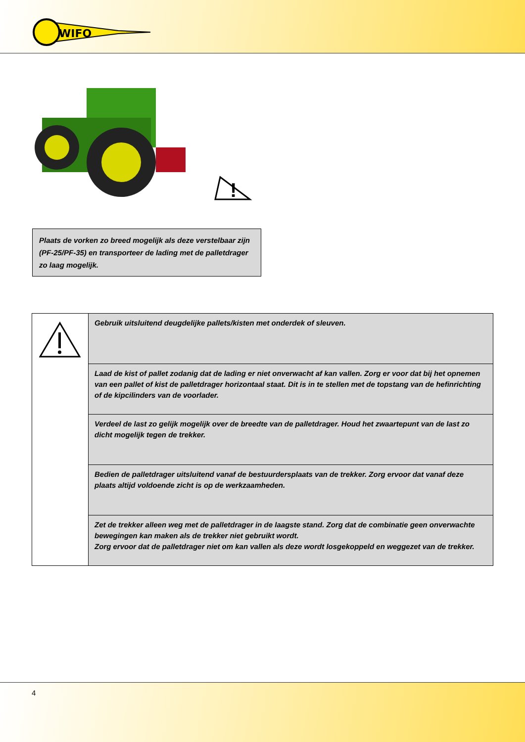WIFO
!
Plaats de vorken zo breed mogelijk als deze verstelbaar zijn (PF-25/PF-35) en transporteer de lading met de palletdrager zo laag mogelijk.
| | Gebruik uitsluitend deugdelijke pallets/kisten met onderdek of sleuven. |
| | Laad de kist of pallet zodanig dat de lading er niet onverwacht af kan vallen. Zorg er voor dat bij het opnemen van een pallet of kist de palletdrager horizontaal staat. Dit is in te stellen met de topstang van de hefinrichting of de kipcilinders van de voorlader. |
| | Verdeel de last zo gelijk mogelijk over de breedte van de palletdrager. Houd het zwaartepunt van de last zo dicht mogelijk tegen de trekker. |
| | Bedien de palletdrager uitsluitend vanaf de bestuurdersplaats van de trekker. Zorg ervoor dat vanaf deze plaats altijd voldoende zicht is op de werkzaamheden. |
| | Zet de trekker alleen weg met de palletdrager in de laagste stand. Zorg dat de combinatie geen onverwachte bewegingen kan maken als de trekker niet gebruikt wordt. Zorg ervoor dat de palletdrager niet om kan vallen als deze wordt losgekoppeld en weggezet van de trekker. |
4